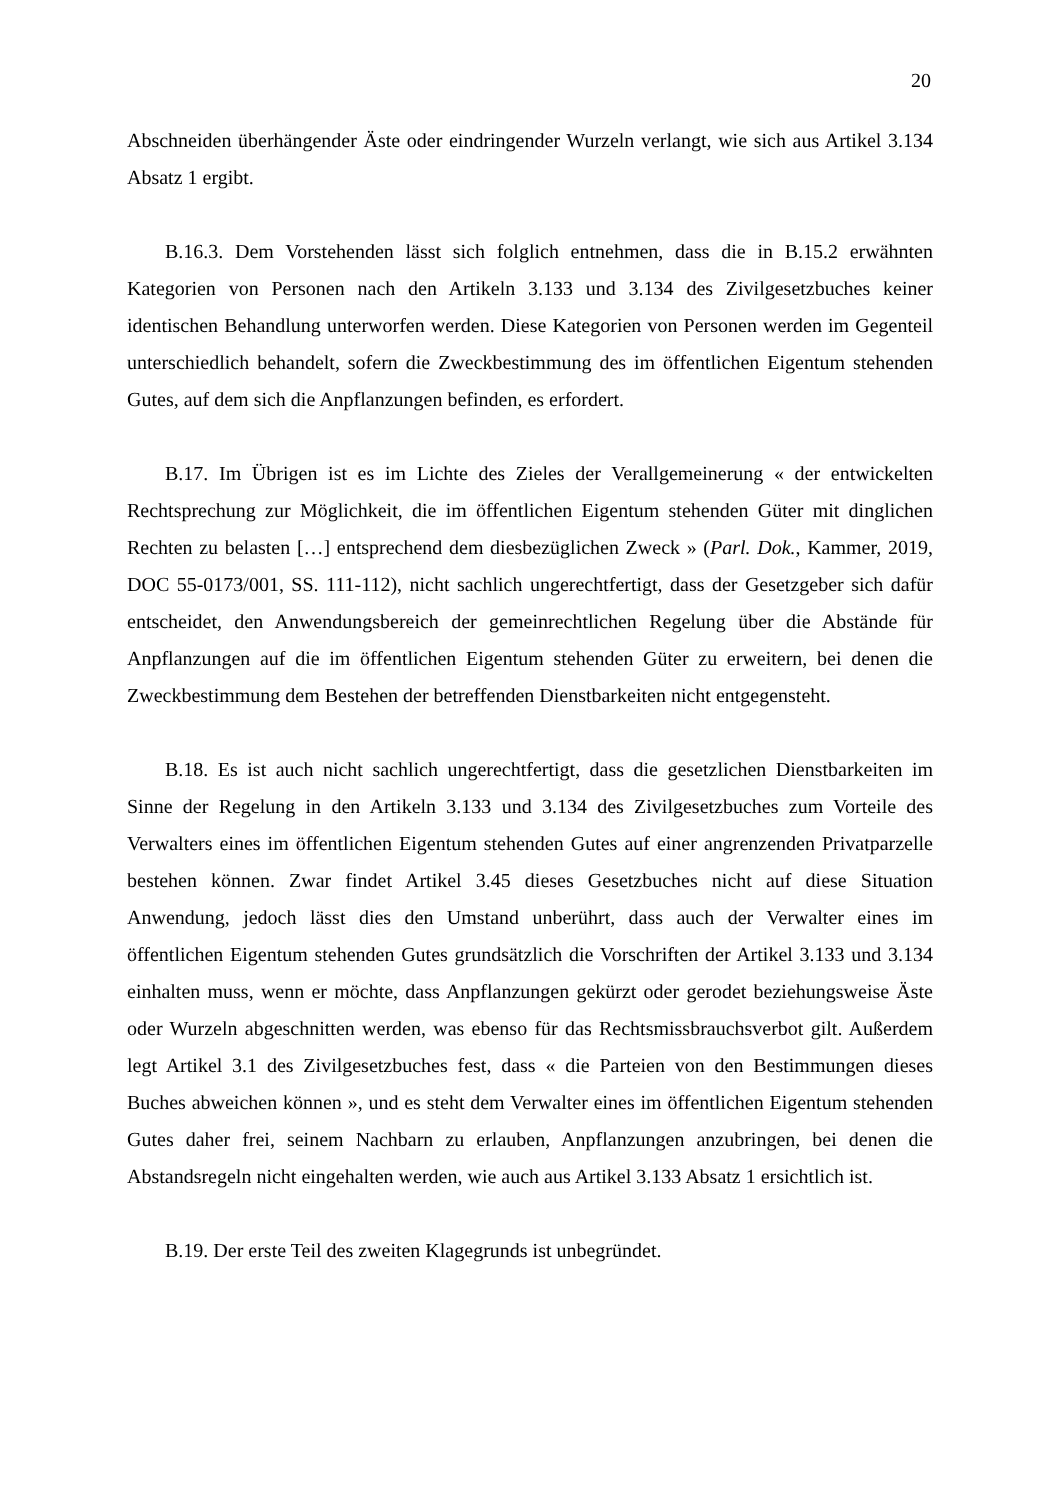20
Abschneiden überhängender Äste oder eindringender Wurzeln verlangt, wie sich aus Artikel 3.134 Absatz 1 ergibt.
B.16.3. Dem Vorstehenden lässt sich folglich entnehmen, dass die in B.15.2 erwähnten Kategorien von Personen nach den Artikeln 3.133 und 3.134 des Zivilgesetzbuches keiner identischen Behandlung unterworfen werden. Diese Kategorien von Personen werden im Gegenteil unterschiedlich behandelt, sofern die Zweckbestimmung des im öffentlichen Eigentum stehenden Gutes, auf dem sich die Anpflanzungen befinden, es erfordert.
B.17. Im Übrigen ist es im Lichte des Zieles der Verallgemeinerung « der entwickelten Rechtsprechung zur Möglichkeit, die im öffentlichen Eigentum stehenden Güter mit dinglichen Rechten zu belasten […] entsprechend dem diesbezüglichen Zweck » (Parl. Dok., Kammer, 2019, DOC 55-0173/001, SS. 111-112), nicht sachlich ungerechtfertigt, dass der Gesetzgeber sich dafür entscheidet, den Anwendungsbereich der gemeinrechtlichen Regelung über die Abstände für Anpflanzungen auf die im öffentlichen Eigentum stehenden Güter zu erweitern, bei denen die Zweckbestimmung dem Bestehen der betreffenden Dienstbarkeiten nicht entgegensteht.
B.18. Es ist auch nicht sachlich ungerechtfertigt, dass die gesetzlichen Dienstbarkeiten im Sinne der Regelung in den Artikeln 3.133 und 3.134 des Zivilgesetzbuches zum Vorteile des Verwalters eines im öffentlichen Eigentum stehenden Gutes auf einer angrenzenden Privatparzelle bestehen können. Zwar findet Artikel 3.45 dieses Gesetzbuches nicht auf diese Situation Anwendung, jedoch lässt dies den Umstand unberührt, dass auch der Verwalter eines im öffentlichen Eigentum stehenden Gutes grundsätzlich die Vorschriften der Artikel 3.133 und 3.134 einhalten muss, wenn er möchte, dass Anpflanzungen gekürzt oder gerodet beziehungsweise Äste oder Wurzeln abgeschnitten werden, was ebenso für das Rechtsmissbrauchsverbot gilt. Außerdem legt Artikel 3.1 des Zivilgesetzbuches fest, dass « die Parteien von den Bestimmungen dieses Buches abweichen können », und es steht dem Verwalter eines im öffentlichen Eigentum stehenden Gutes daher frei, seinem Nachbarn zu erlauben, Anpflanzungen anzubringen, bei denen die Abstandsregeln nicht eingehalten werden, wie auch aus Artikel 3.133 Absatz 1 ersichtlich ist.
B.19. Der erste Teil des zweiten Klagegrunds ist unbegründet.